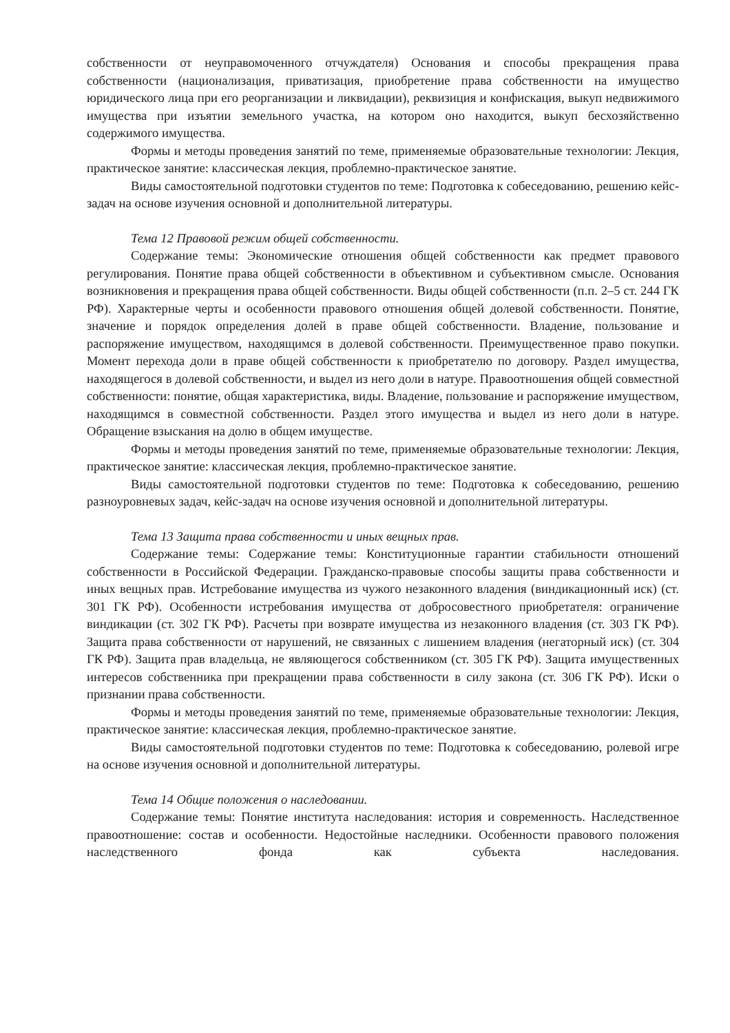собственности от неуправомоченного отчуждателя) Основания и способы прекращения права собственности (национализация, приватизация, приобретение права собственности на имущество юридического лица при его реорганизации и ликвидации), реквизиция и конфискация, выкуп недвижимого имущества при изъятии земельного участка, на котором оно находится, выкуп бесхозяйственно содержимого имущества.
Формы и методы проведения занятий по теме, применяемые образовательные технологии: Лекция, практическое занятие: классическая лекция, проблемно-практическое занятие.
Виды самостоятельной подготовки студентов по теме: Подготовка к собеседованию, решению кейс-задач на основе изучения основной и дополнительной литературы.
Тема 12 Правовой режим общей собственности.
Содержание темы: Экономические отношения общей собственности как предмет правового регулирования. Понятие права общей собственности в объективном и субъективном смысле. Основания возникновения и прекращения права общей собственности. Виды общей собственности (п.п. 2–5 ст. 244 ГК РФ). Характерные черты и особенности правового отношения общей долевой собственности. Понятие, значение и порядок определения долей в праве общей собственности. Владение, пользование и распоряжение имуществом, находящимся в долевой собственности. Преимущественное право покупки. Момент перехода доли в праве общей собственности к приобретателю по договору. Раздел имущества, находящегося в долевой собственности, и выдел из него доли в натуре. Правоотношения общей совместной собственности: понятие, общая характеристика, виды. Владение, пользование и распоряжение имуществом, находящимся в совместной собственности. Раздел этого имущества и выдел из него доли в натуре. Обращение взыскания на долю в общем имуществе.
Формы и методы проведения занятий по теме, применяемые образовательные технологии: Лекция, практическое занятие: классическая лекция, проблемно-практическое занятие.
Виды самостоятельной подготовки студентов по теме: Подготовка к собеседованию, решению разноуровневых задач, кейс-задач на основе изучения основной и дополнительной литературы.
Тема 13 Защита права собственности и иных вещных прав.
Содержание темы: Содержание темы: Конституционные гарантии стабильности отношений собственности в Российской Федерации. Гражданско-правовые способы защиты права собственности и иных вещных прав. Истребование имущества из чужого незаконного владения (виндикационный иск) (ст. 301 ГК РФ). Особенности истребования имущества от добросовестного приобретателя: ограничение виндикации (ст. 302 ГК РФ). Расчеты при возврате имущества из незаконного владения (ст. 303 ГК РФ). Защита права собственности от нарушений, не связанных с лишением владения (негаторный иск) (ст. 304 ГК РФ). Защита прав владельца, не являющегося собственником (ст. 305 ГК РФ). Защита имущественных интересов собственника при прекращении права собственности в силу закона (ст. 306 ГК РФ). Иски о признании права собственности.
Формы и методы проведения занятий по теме, применяемые образовательные технологии: Лекция, практическое занятие: классическая лекция, проблемно-практическое занятие.
Виды самостоятельной подготовки студентов по теме: Подготовка к собеседованию, ролевой игре на основе изучения основной и дополнительной литературы.
Тема 14 Общие положения о наследовании.
Содержание темы: Понятие института наследования: история и современность. Наследственное правоотношение: состав и особенности. Недостойные наследники. Особенности правового положения наследственного фонда как субъекта наследования.